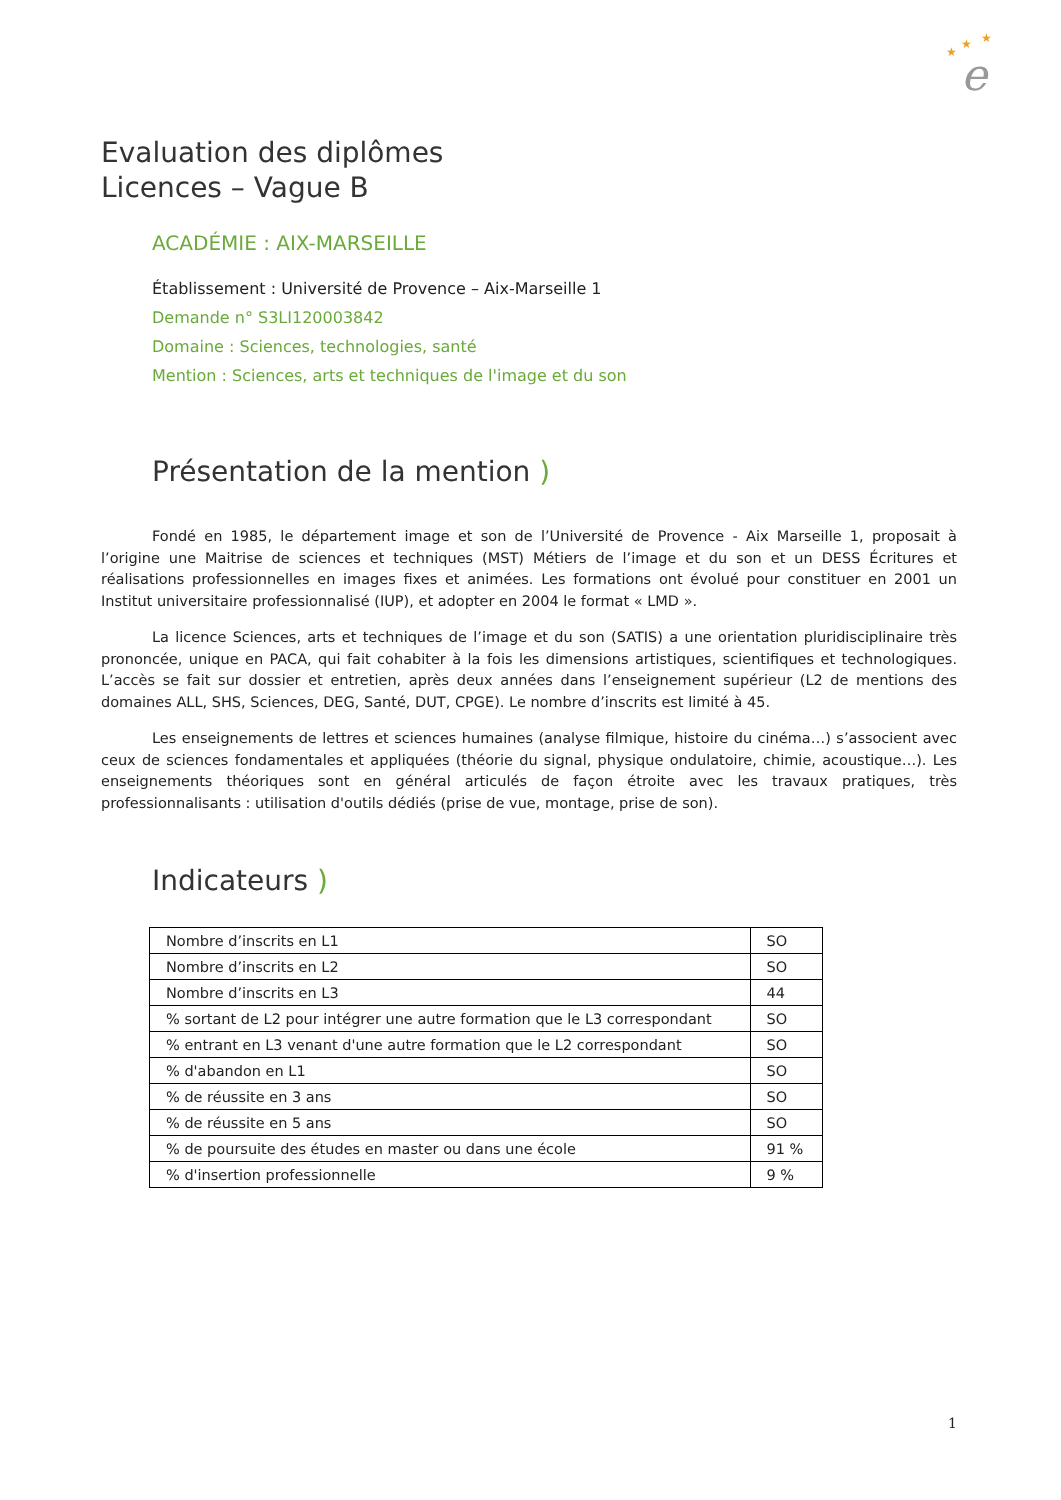★
★
★
e
Evaluation des diplômes
Licences – Vague B
ACADÉMIE : AIX-MARSEILLE
Établissement : Université de Provence – Aix-Marseille 1
Demande n° S3LI120003842
Domaine : Sciences, technologies, santé
Mention : Sciences, arts et techniques de l'image et du son
Présentation de la mention )
Fondé en 1985, le département image et son de l’Université de Provence - Aix Marseille 1, proposait à l’origine une Maitrise de sciences et techniques (MST) Métiers de l’image et du son et un DESS Écritures et réalisations professionnelles en images fixes et animées. Les formations ont évolué pour constituer en 2001 un Institut universitaire professionnalisé (IUP), et adopter en 2004 le format « LMD ».
La licence Sciences, arts et techniques de l’image et du son (SATIS) a une orientation pluridisciplinaire très prononcée, unique en PACA, qui fait cohabiter à la fois les dimensions artistiques, scientifiques et technologiques. L’accès se fait sur dossier et entretien, après deux années dans l’enseignement supérieur (L2 de mentions des domaines ALL, SHS, Sciences, DEG, Santé, DUT, CPGE). Le nombre d’inscrits est limité à 45.
Les enseignements de lettres et sciences humaines (analyse filmique, histoire du cinéma…) s’associent avec ceux de sciences fondamentales et appliquées (théorie du signal, physique ondulatoire, chimie, acoustique…). Les enseignements théoriques sont en général articulés de façon étroite avec les travaux pratiques, très professionnalisants : utilisation d'outils dédiés (prise de vue, montage, prise de son).
Indicateurs )
| Nombre d’inscrits en L1 | SO |
| Nombre d’inscrits en L2 | SO |
| Nombre d’inscrits en L3 | 44 |
| % sortant de L2 pour intégrer une autre formation que le L3 correspondant | SO |
| % entrant en L3 venant d'une autre formation que le L2 correspondant | SO |
| % d'abandon en L1 | SO |
| % de réussite en 3 ans | SO |
| % de réussite en 5 ans | SO |
| % de poursuite des études en master ou dans une école | 91 % |
| % d'insertion professionnelle | 9 % |
1